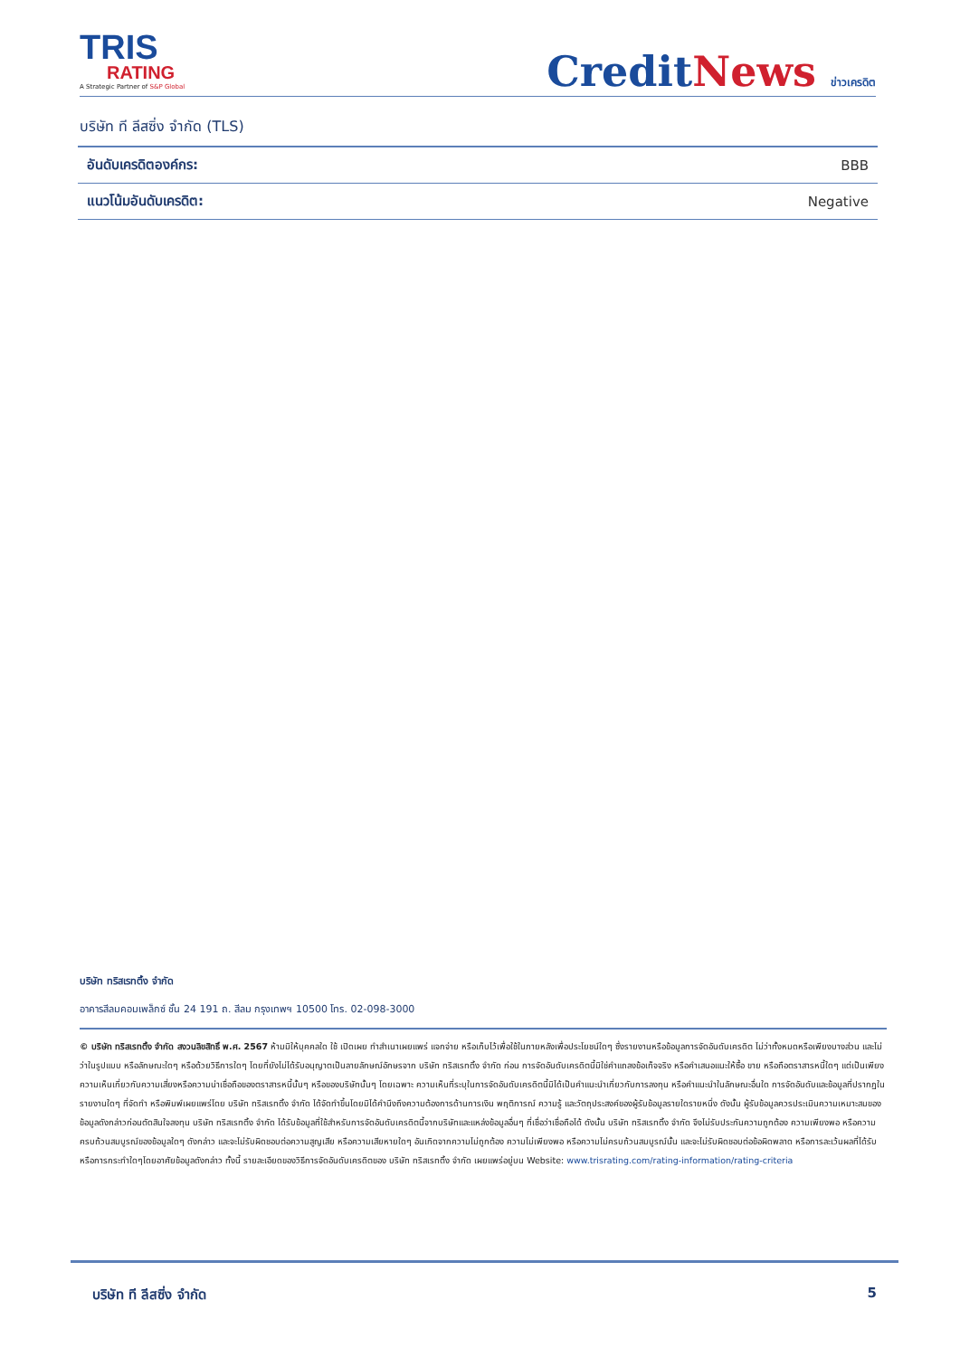TRIS
RATING
A Strategic Partner of S&P Global
CreditNews ข่าวเครดิต
บริษัท ที ลีสซิ่ง จำกัด (TLS)
| อันดับเครดิตองค์กร: | BBB |
| แนวโน้มอันดับเครดิต: | Negative |
บริษัท ทริสเรทติ้ง จำกัด
อาคารสีลมคอมเพล็กซ์ ชั้น 24 191 ถ. สีลม กรุงเทพฯ 10500 โทร. 02-098-3000
© บริษัท ทริสเรทติ้ง จำกัด สงวนลิขสิทธิ์ พ.ศ. 2567 ห้ามมิให้บุคคลใด ใช้ เปิดเผย ทำสำเนาเผยแพร่ แจกจ่าย หรือเก็บไว้เพื่อใช้ในภายหลังเพื่อประโยชน์ใดๆ ซึ่งรายงานหรือข้อมูลการจัดอันดับเครดิต ไม่ว่าทั้งหมดหรือเพียงบางส่วน และไม่ว่าในรูปแบบ หรือลักษณะใดๆ หรือด้วยวิธีการใดๆ โดยที่ยังไม่ได้รับอนุญาตเป็นลายลักษณ์อักษรจาก บริษัท ทริสเรทติ้ง จำกัด ก่อน การจัดอันดับเครดิตนี้มิใช่คำแถลงข้อเท็จจริง หรือคำเสนอแนะให้ซื้อ ขาย หรือถือตราสารหนี้ใดๆ แต่เป็นเพียงความเห็นเกี่ยวกับความเสี่ยงหรือความน่าเชื่อถือของตราสารหนี้นั้นๆ หรือของบริษัทนั้นๆ โดยเฉพาะ ความเห็นที่ระบุในการจัดอันดับเครดิตนี้มิได้เป็นคำแนะนำเกี่ยวกับการลงทุน หรือคำแนะนำในลักษณะอื่นใด การจัดอันดับและข้อมูลที่ปรากฏในรายงานใดๆ ที่จัดทำ หรือพิมพ์เผยแพร่โดย บริษัท ทริสเรทติ้ง จำกัด ได้จัดทำขึ้นโดยมิได้คำนึงถึงความต้องการด้านการเงิน พฤติการณ์ ความรู้ และวัตถุประสงค์ของผู้รับข้อมูลรายใดรายหนึ่ง ดังนั้น ผู้รับข้อมูลควรประเมินความเหมาะสมของข้อมูลดังกล่าวก่อนตัดสินใจลงทุน บริษัท ทริสเรทติ้ง จำกัด ได้รับข้อมูลที่ใช้สำหรับการจัดอันดับเครดิตนี้จากบริษัทและแหล่งข้อมูลอื่นๆ ที่เชื่อว่าเชื่อถือได้ ดังนั้น บริษัท ทริสเรทติ้ง จำกัด จึงไม่รับประกันความถูกต้อง ความเพียงพอ หรือความครบถ้วนสมบูรณ์ของข้อมูลใดๆ ดังกล่าว และจะไม่รับผิดชอบต่อความสูญเสีย หรือความเสียหายใดๆ อันเกิดจากความไม่ถูกต้อง ความไม่เพียงพอ หรือความไม่ครบถ้วนสมบูรณ์นั้น และจะไม่รับผิดชอบต่อข้อผิดพลาด หรือการละเว้นผลที่ได้รับหรือการกระทำใดๆโดยอาศัยข้อมูลดังกล่าว ทั้งนี้ รายละเอียดของวิธีการจัดอันดับเครดิตของ บริษัท ทริสเรทติ้ง จำกัด เผยแพร่อยู่บน Website: www.trisrating.com/rating-information/rating-criteria
บริษัท ที ลีสซิ่ง จำกัด 5